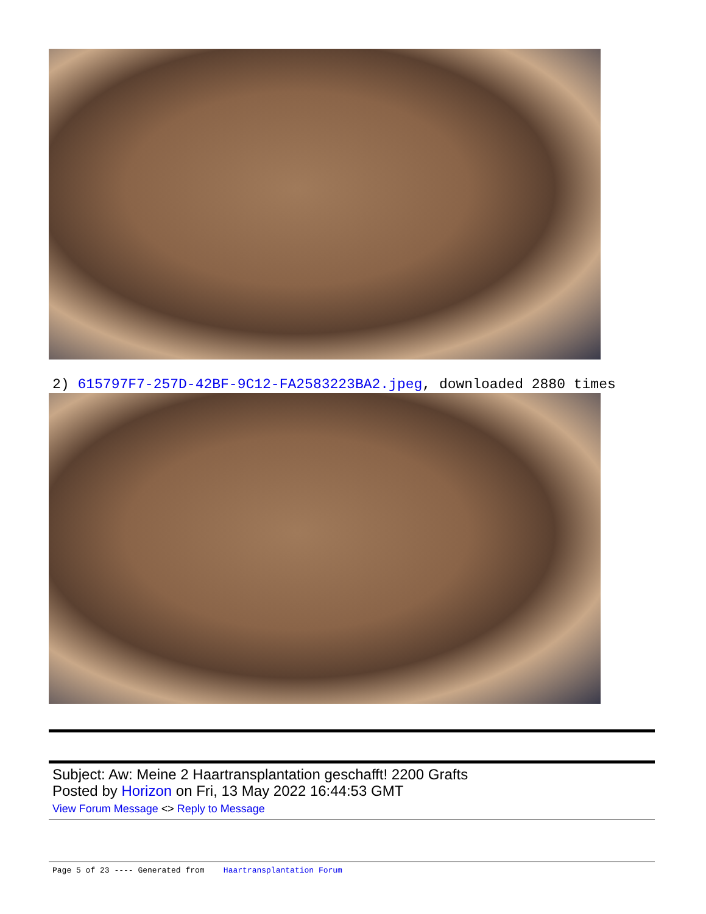2) 615797F7-257D-42BF-9C12-FA2583223BA2.jpeg, downloaded 2880 times
Subject: Aw: Meine 2 Haartransplantation geschafft! 2200 Grafts
Posted by Horizon on Fri, 13 May 2022 16:44:53 GMT
View Forum Message <> Reply to Message
Page 5 of 23 ---- Generated from Haartransplantation Forum